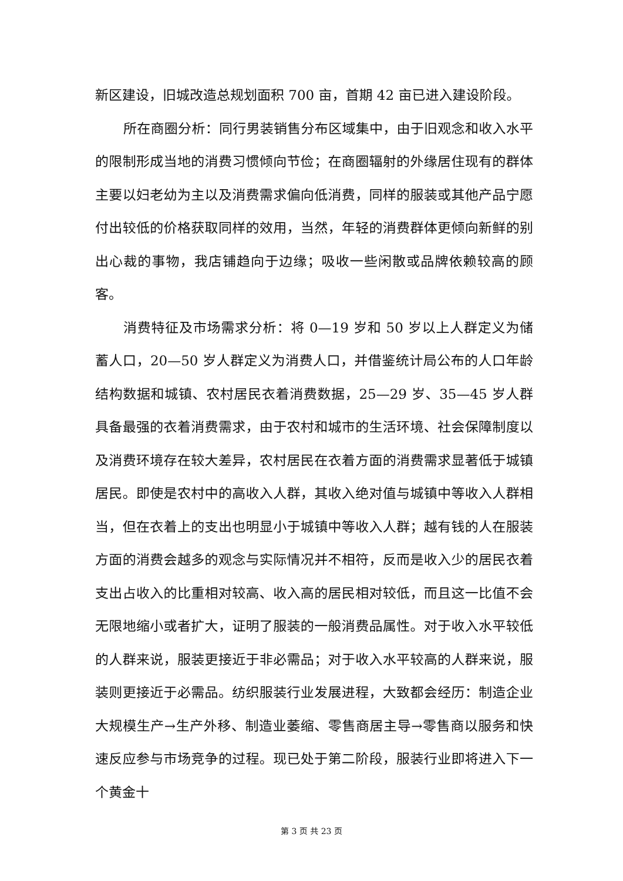新区建设，旧城改造总规划面积 700 亩，首期 42 亩已进入建设阶段。
所在商圈分析：同行男装销售分布区域集中，由于旧观念和收入水平的限制形成当地的消费习惯倾向节俭；在商圈辐射的外缘居住现有的群体主要以妇老幼为主以及消费需求偏向低消费，同样的服装或其他产品宁愿付出较低的价格获取同样的效用，当然，年轻的消费群体更倾向新鲜的别出心裁的事物，我店铺趋向于边缘；吸收一些闲散或品牌依赖较高的顾客。
消费特征及市场需求分析：将 0—19 岁和 50 岁以上人群定义为储蓄人口，20—50 岁人群定义为消费人口，并借鉴统计局公布的人口年龄结构数据和城镇、农村居民衣着消费数据，25—29 岁、35—45 岁人群具备最强的衣着消费需求，由于农村和城市的生活环境、社会保障制度以及消费环境存在较大差异，农村居民在衣着方面的消费需求显著低于城镇居民。即使是农村中的高收入人群，其收入绝对值与城镇中等收入人群相当，但在衣着上的支出也明显小于城镇中等收入人群；越有钱的人在服装方面的消费会越多的观念与实际情况并不相符，反而是收入少的居民衣着支出占收入的比重相对较高、收入高的居民相对较低，而且这一比值不会无限地缩小或者扩大，证明了服装的一般消费品属性。对于收入水平较低的人群来说，服装更接近于非必需品；对于收入水平较高的人群来说，服装则更接近于必需品。纺织服装行业发展进程，大致都会经历：制造企业大规模生产→生产外移、制造业萎缩、零售商居主导→零售商以服务和快速反应参与市场竞争的过程。现已处于第二阶段，服装行业即将进入下一个黄金十
第 3 页 共 23 页